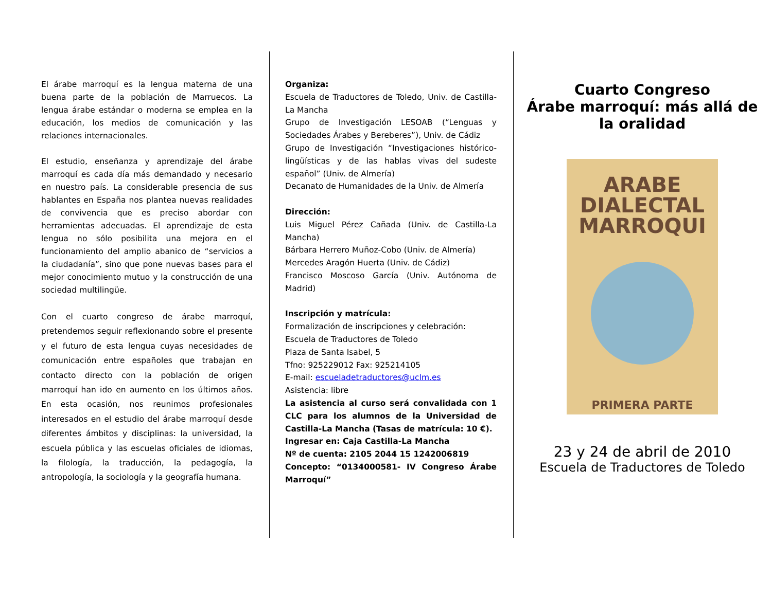El árabe marroquí es la lengua materna de una buena parte de la población de Marruecos. La lengua árabe estándar o moderna se emplea en la educación, los medios de comunicación y las relaciones internacionales.
El estudio, enseñanza y aprendizaje del árabe marroquí es cada día más demandado y necesario en nuestro país. La considerable presencia de sus hablantes en España nos plantea nuevas realidades de convivencia que es preciso abordar con herramientas adecuadas. El aprendizaje de esta lengua no sólo posibilita una mejora en el funcionamiento del amplio abanico de “servicios a la ciudadanía”, sino que pone nuevas bases para el mejor conocimiento mutuo y la construcción de una sociedad multilingüe.
Con el cuarto congreso de árabe marroquí, pretendemos seguir reflexionando sobre el presente y el futuro de esta lengua cuyas necesidades de comunicación entre españoles que trabajan en contacto directo con la población de origen marroquí han ido en aumento en los últimos años. En esta ocasión, nos reunimos profesionales interesados en el estudio del árabe marroquí desde diferentes ámbitos y disciplinas: la universidad, la escuela pública y las escuelas oficiales de idiomas, la filología, la traducción, la pedagogía, la antropología, la sociología y la geografía humana.
Organiza:
Escuela de Traductores de Toledo, Univ. de Castilla-La Mancha
Grupo de Investigación LESOAB (“Lenguas y Sociedades Árabes y Bereberes”), Univ. de Cádiz
Grupo de Investigación “Investigaciones histórico-lingüísticas y de las hablas vivas del sudeste español” (Univ. de Almería)
Decanato de Humanidades de la Univ. de Almería
Dirección:
Luis Miguel Pérez Cañada (Univ. de Castilla-La Mancha)
Bárbara Herrero Muñoz-Cobo (Univ. de Almería)
Mercedes Aragón Huerta (Univ. de Cádiz)
Francisco Moscoso García (Univ. Autónoma de Madrid)
Inscripción y matrícula:
Formalización de inscripciones y celebración:
Escuela de Traductores de Toledo
Plaza de Santa Isabel, 5
Tfno: 925229012 Fax: 925214105
E-mail: escueladetraductores@uclm.es
Asistencia: libre
La asistencia al curso será convalidada con 1 CLC para los alumnos de la Universidad de Castilla-La Mancha (Tasas de matrícula: 10 €).
Ingresar en: Caja Castilla-La Mancha
Nº de cuenta: 2105 2044 15 1242006819
Concepto: “0134000581- IV Congreso Árabe Marroquí”
Cuarto Congreso
Árabe marroquí: más allá de la oralidad
ARABE
DIALECTAL
MARROQUI
PRIMERA PARTE
23 y 24 de abril de 2010
Escuela de Traductores de Toledo